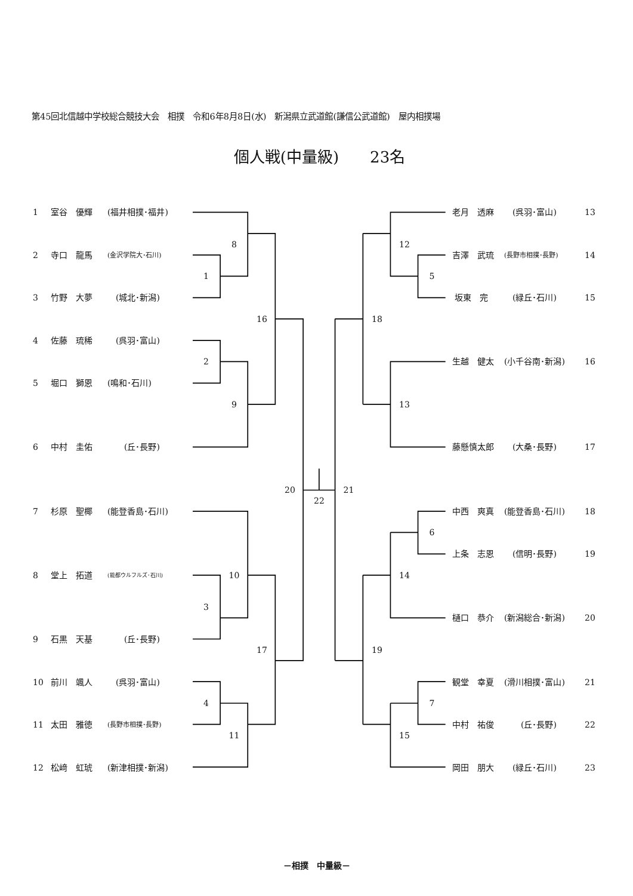第45回北信越中学校総合競技大会　相撲　令和6年8月8日(水)　新潟県立武道館(謙信公武道館)　屋内相撲場
個人戦(中量級)　　23名
1
室谷　優輝
(福井相撲･福井)
2
寺口　龍馬
(金沢学院大･石川)
3
竹野　大夢
　(城北･新潟)
4
佐藤　琉稀
　(呉羽･富山)
5
堀口　獅恩
(鳴和･石川)
6
中村　圭佑
　　(丘･長野)
7
杉原　聖椰
(能登香島･石川)
8
堂上　拓道
(能都ウルフルズ･石川)
9
石黒　天基
　　(丘･長野)
10
前川　颯人
　(呉羽･富山)
11
太田　雅徳
(長野市相撲･長野)
12
松﨑　虹琥
(新津相撲･新潟)
8
1
16
2
9
20
22
21
10
3
17
4
11
12
5
18
13
6
14
19
7
15
老月　透麻
　(呉羽･富山)
13
吉澤　武琉
(長野市相撲･長野)
14
坂東　完
　(緑丘･石川)
15
生越　健太
(小千谷南･新潟)
16
藤懸慎太郎
　(大桑･長野)
17
中西　爽真
(能登香島･石川)
18
上条　志恩
　(信明･長野)
19
樋口　恭介
(新潟総合･新潟)
20
観堂　幸夏
(滑川相撲･富山)
21
中村　祐俊
　　(丘･長野)
22
岡田　朋大
　(緑丘･石川)
23
－相撲　中量級－